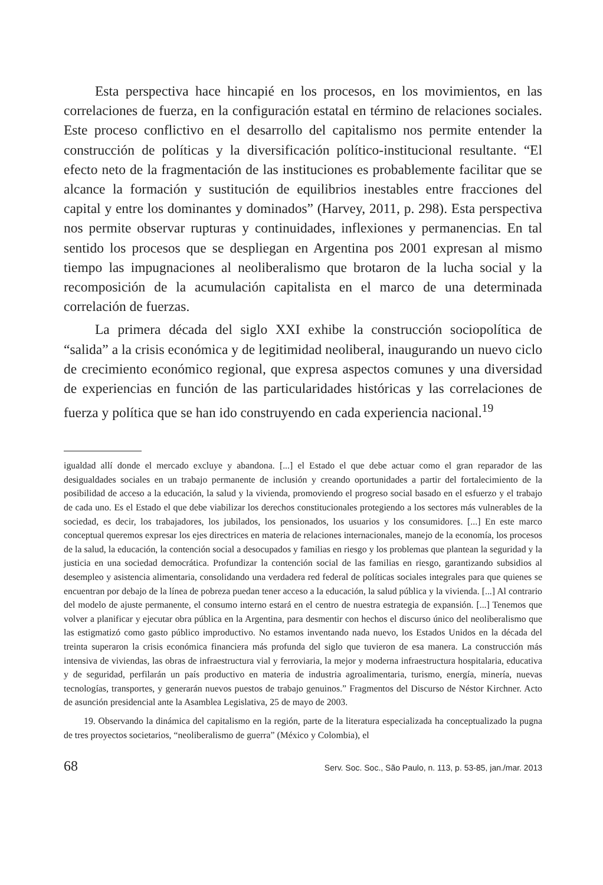Esta perspectiva hace hincapié en los procesos, en los movimientos, en las correlaciones de fuerza, en la configuración estatal en término de relaciones sociales. Este proceso conflictivo en el desarrollo del capitalismo nos permite entender la construcción de políticas y la diversificación político-institucional resultante. “El efecto neto de la fragmentación de las instituciones es probablemente facilitar que se alcance la formación y sustitución de equilibrios inestables entre fracciones del capital y entre los dominantes y dominados” (Harvey, 2011, p. 298). Esta perspectiva nos permite observar rupturas y continuidades, inflexiones y permanencias. En tal sentido los procesos que se despliegan en Argentina pos 2001 expresan al mismo tiempo las impugnaciones al neoliberalismo que brotaron de la lucha social y la recomposición de la acumulación capitalista en el marco de una determinada correlación de fuerzas.
La primera década del siglo XXI exhibe la construcción sociopolítica de “salida” a la crisis económica y de legitimidad neoliberal, inaugurando un nuevo ciclo de crecimiento económico regional, que expresa aspectos comunes y una diversidad de experiencias en función de las particularidades históricas y las correlaciones de fuerza y política que se han ido construyendo en cada experiencia nacional.<sup>19</sup>
igualdad allí donde el mercado excluye y abandona. [...] el Estado el que debe actuar como el gran reparador de las desigualdades sociales en un trabajo permanente de inclusión y creando oportunidades a partir del fortalecimiento de la posibilidad de acceso a la educación, la salud y la vivienda, promoviendo el progreso social basado en el esfuerzo y el trabajo de cada uno. Es el Estado el que debe viabilizar los derechos constitucionales protegiendo a los sectores más vulnerables de la sociedad, es decir, los trabajadores, los jubilados, los pensionados, los usuarios y los consumidores. [...] En este marco conceptual queremos expresar los ejes directrices en materia de relaciones internacionales, manejo de la economía, los procesos de la salud, la educación, la contención social a desocupados y familias en riesgo y los problemas que plantean la seguridad y la justicia en una sociedad democrática. Profundizar la contención social de las familias en riesgo, garantizando subsidios al desempleo y asistencia alimentaria, consolidando una verdadera red federal de políticas sociales integrales para que quienes se encuentran por debajo de la línea de pobreza puedan tener acceso a la educación, la salud pública y la vivienda. [...] Al contrario del modelo de ajuste permanente, el consumo interno estará en el centro de nuestra estrategia de expansión. [...] Tenemos que volver a planificar y ejecutar obra pública en la Argentina, para desmentir con hechos el discurso único del neoliberalismo que las estigmatizó como gasto público improductivo. No estamos inventando nada nuevo, los Estados Unidos en la década del treinta superaron la crisis económica financiera más profunda del siglo que tuvieron de esa manera. La construcción más intensiva de viviendas, las obras de infraestructura vial y ferroviaria, la mejor y moderna infraestructura hospitalaria, educativa y de seguridad, perfilarán un país productivo en materia de industria agroalimentaria, turismo, energía, minería, nuevas tecnologías, transportes, y generarán nuevos puestos de trabajo genuinos.” Fragmentos del Discurso de Néstor Kirchner. Acto de asunción presidencial ante la Asamblea Legislativa, 25 de mayo de 2003.
19. Observando la dinámica del capitalismo en la región, parte de la literatura especializada ha conceptualizado la pugna de tres proyectos societarios, “neoliberalismo de guerra” (México y Colombia), el
68 Serv. Soc. Soc., São Paulo, n. 113, p. 53-85, jan./mar. 2013